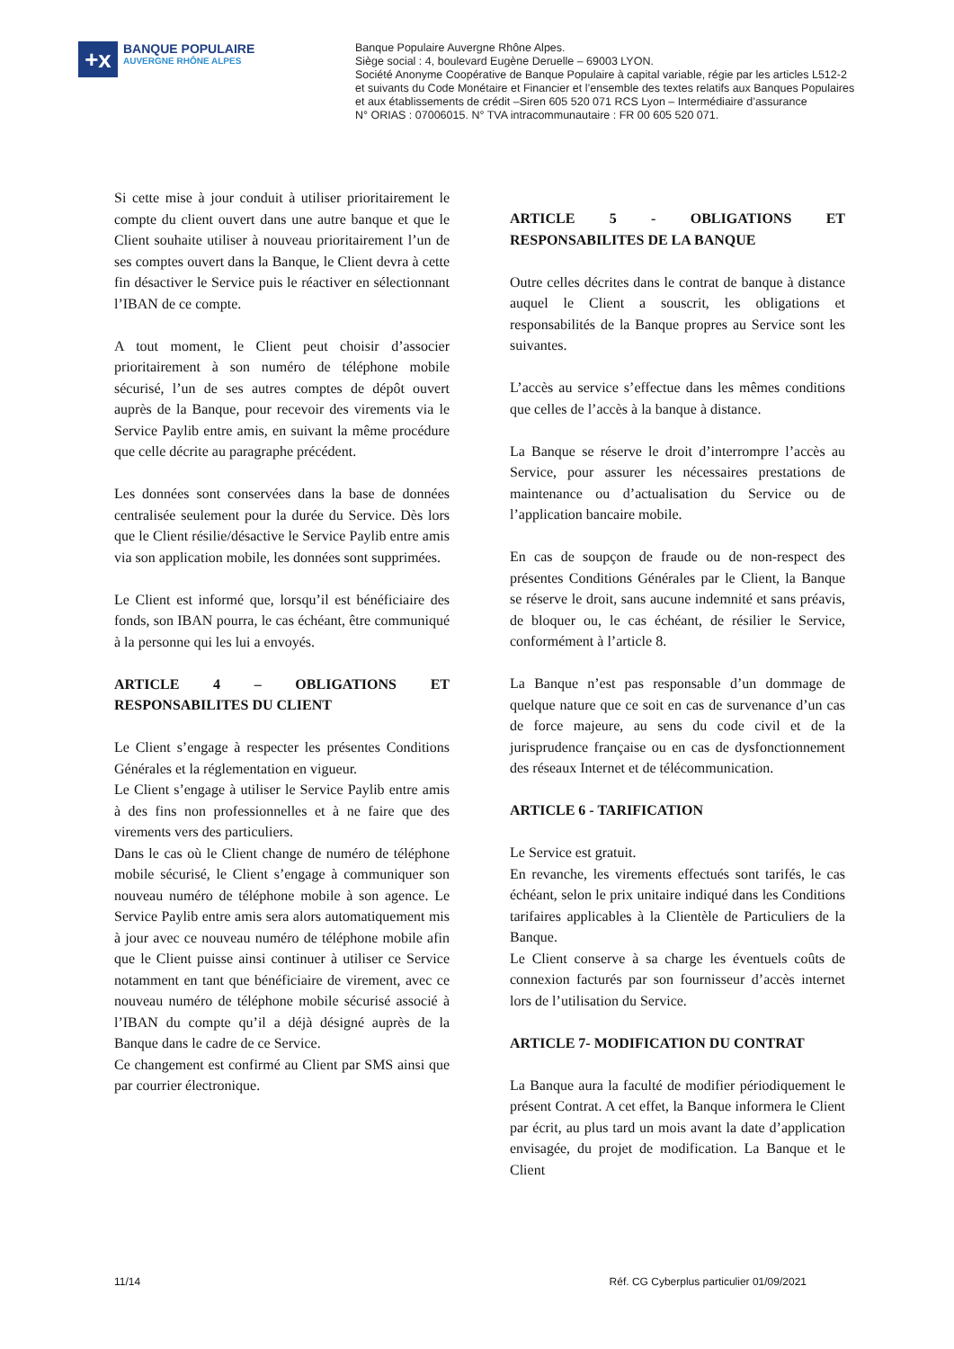+x
BANQUE POPULAIRE
AUVERGNE RHÔNE ALPES
Banque Populaire Auvergne Rhône Alpes.
Siège social : 4, boulevard Eugène Deruelle – 69003 LYON.
Société Anonyme Coopérative de Banque Populaire à capital variable, régie par les articles L512-2
et suivants du Code Monétaire et Financier et l’ensemble des textes relatifs aux Banques Populaires
et aux établissements de crédit –Siren 605 520 071 RCS Lyon – Intermédiaire d’assurance
N° ORIAS : 07006015. N° TVA intracommunautaire : FR 00 605 520 071.
Si cette mise à jour conduit à utiliser prioritairement le compte du client ouvert dans une autre banque et que le Client souhaite utiliser à nouveau prioritairement l’un de ses comptes ouvert dans la Banque, le Client devra à cette fin désactiver le Service puis le réactiver en sélectionnant l’IBAN de ce compte.
A tout moment, le Client peut choisir d’associer prioritairement à son numéro de téléphone mobile sécurisé, l’un de ses autres comptes de dépôt ouvert auprès de la Banque, pour recevoir des virements via le Service Paylib entre amis, en suivant la même procédure que celle décrite au paragraphe précédent.
Les données sont conservées dans la base de données centralisée seulement pour la durée du Service. Dès lors que le Client résilie/désactive le Service Paylib entre amis via son application mobile, les données sont supprimées.
Le Client est informé que, lorsqu’il est bénéficiaire des fonds, son IBAN pourra, le cas échéant, être communiqué à la personne qui les lui a envoyés.
ARTICLE 4 – OBLIGATIONS ET RESPONSABILITES DU CLIENT
Le Client s’engage à respecter les présentes Conditions Générales et la réglementation en vigueur.
Le Client s’engage à utiliser le Service Paylib entre amis à des fins non professionnelles et à ne faire que des virements vers des particuliers.
Dans le cas où le Client change de numéro de téléphone mobile sécurisé, le Client s’engage à communiquer son nouveau numéro de téléphone mobile à son agence. Le Service Paylib entre amis sera alors automatiquement mis à jour avec ce nouveau numéro de téléphone mobile afin que le Client puisse ainsi continuer à utiliser ce Service notamment en tant que bénéficiaire de virement, avec ce nouveau numéro de téléphone mobile sécurisé associé à l’IBAN du compte qu’il a déjà désigné auprès de la Banque dans le cadre de ce Service.
Ce changement est confirmé au Client par SMS ainsi que par courrier électronique.
ARTICLE 5 - OBLIGATIONS ET RESPONSABILITES DE LA BANQUE
Outre celles décrites dans le contrat de banque à distance auquel le Client a souscrit, les obligations et responsabilités de la Banque propres au Service sont les suivantes.
L’accès au service s’effectue dans les mêmes conditions que celles de l’accès à la banque à distance.
La Banque se réserve le droit d’interrompre l’accès au Service, pour assurer les nécessaires prestations de maintenance ou d’actualisation du Service ou de l’application bancaire mobile.
En cas de soupçon de fraude ou de non-respect des présentes Conditions Générales par le Client, la Banque se réserve le droit, sans aucune indemnité et sans préavis, de bloquer ou, le cas échéant, de résilier le Service, conformément à l’article 8.
La Banque n’est pas responsable d’un dommage de quelque nature que ce soit en cas de survenance d’un cas de force majeure, au sens du code civil et de la jurisprudence française ou en cas de dysfonctionnement des réseaux Internet et de télécommunication.
ARTICLE 6 - TARIFICATION
Le Service est gratuit.
En revanche, les virements effectués sont tarifés, le cas échéant, selon le prix unitaire indiqué dans les Conditions tarifaires applicables à la Clientèle de Particuliers de la Banque.
Le Client conserve à sa charge les éventuels coûts de connexion facturés par son fournisseur d’accès internet lors de l’utilisation du Service.
ARTICLE 7- MODIFICATION DU CONTRAT
La Banque aura la faculté de modifier périodiquement le présent Contrat. A cet effet, la Banque informera le Client par écrit, au plus tard un mois avant la date d’application envisagée, du projet de modification. La Banque et le Client
11/14 Réf. CG Cyberplus particulier 01/09/2021